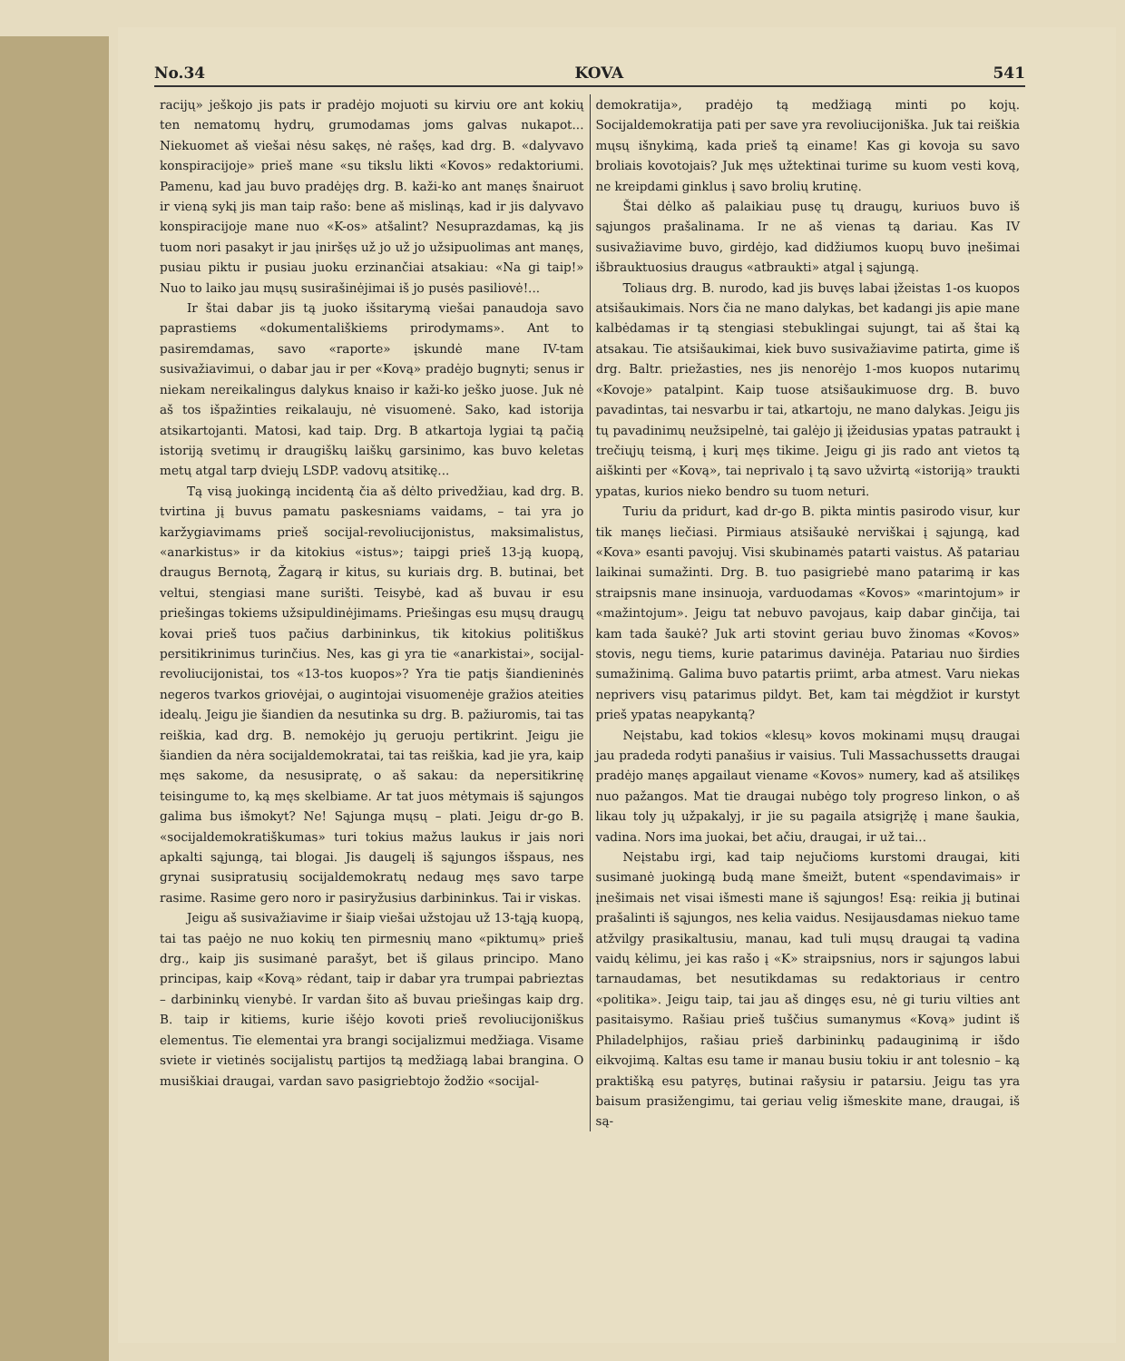No.34 KOVA 541
racijų» ješkojo jis pats ir pradėjo mojuoti su kirviu ore ant kokių ten nematomų hydrų, grumodamas joms galvas nukapot... Niekuomet aš viešai nėsu sakęs, nė rašęs, kad drg. B. «dalyvavo konspiracijoje» prieš mane «su tikslu likti «Kovos» redaktoriumi. Pamenu, kad jau buvo pradėjęs drg. B. kaži-ko ant manęs šnairuot ir vieną sykį jis man taip rašo: bene aš mislinąs, kad ir jis dalyvavo konspiracijoje mane nuo «K-os» atšalint? Nesuprazdamas, ką jis tuom nori pasakyt ir jau įniršęs už jo už jo užsipuolimas ant manęs, pusiau piktu ir pusiau juoku erzinančiai atsakiau: «Na gi taip!» Nuo to laiko jau mųsų susirašinėjimai iš jo pusės pasiliovė!...
Ir štai dabar jis tą juoko išsitarymą viešai panaudoja savo paprastiems «dokumentališkiems prirodymams». Ant to pasiremdamas, savo «raporte» įskundė mane IV-tam susivažiavimui, o dabar jau ir per «Kovą» pradėjo bugnyti; senus ir niekam nereikalingus dalykus knaiso ir kaži-ko ješko juose. Juk nė aš tos išpažinties reikalauju, nė visuomenė. Sako, kad istorija atsikartojanti. Matosi, kad taip. Drg. B atkartoja lygiai tą pačią istoriją svetimų ir draugiškų laiškų garsinimo, kas buvo keletas metų atgal tarp dviejų LSDP. vadovų atsitikę...
Tą visą juokingą incidentą čia aš dėlto privedžiau, kad drg. B. tvirtina jį buvus pamatu paskesniams vaidams, – tai yra jo karžygiavimams prieš socijal-revoliucijonistus, maksimalistus, «anarkistus» ir da kitokius «istus»; taipgi prieš 13-ją kuopą, draugus Bernotą, Žagarą ir kitus, su kuriais drg. B. butinai, bet veltui, stengiasi mane surišti. Teisybė, kad aš buvau ir esu priešingas tokiems užsipuldinėjimams. Priešingas esu mųsų draugų kovai prieš tuos pačius darbininkus, tik kitokius politiškus persitikrinimus turinčius. Nes, kas gi yra tie «anarkistai», socijal-revoliucijonistai, tos «13-tos kuopos»? Yra tie patįs šiandieninės negeros tvarkos griovėjai, o augintojai visuomenėje gražios ateities idealų. Jeigu jie šiandien da nesutinka su drg. B. pažiuromis, tai tas reiškia, kad drg. B. nemokėjo jų geruoju pertikrint. Jeigu jie šiandien da nėra socijaldemokratai, tai tas reiškia, kad jie yra, kaip męs sakome, da nesusipratę, o aš sakau: da nepersitikrinę teisingume to, ką męs skelbiame. Ar tat juos mėtymais iš sąjungos galima bus išmokyt? Ne! Sąjunga mųsų – plati. Jeigu dr-go B. «socijaldemokratiškumas» turi tokius mažus laukus ir jais nori apkalti sąjungą, tai blogai. Jis daugelį iš sąjungos išspaus, nes grynai susipratusių socijaldemokratų nedaug męs savo tarpe rasime. Rasime gero noro ir pasiryžusius darbininkus. Tai ir viskas.
Jeigu aš susivažiavime ir šiaip viešai užstojau už 13-tąją kuopą, tai tas paėjo ne nuo kokių ten pirmesnių mano «piktumų» prieš drg., kaip jis susimanė parašyt, bet iš gilaus principo. Mano principas, kaip «Kovą» rėdant, taip ir dabar yra trumpai pabrieztas – darbininkų vienybė. Ir vardan šito aš buvau priešingas kaip drg. B. taip ir kitiems, kurie išėjo kovoti prieš revoliucijoniškus elementus. Tie elementai yra brangi socijalizmui medžiaga. Visame sviete ir vietinės socijalistų partijos tą medžiagą labai brangina. O musiškiai draugai, vardan savo pasigriebtojo žodžio «socijal-
demokratija», pradėjo tą medžiagą minti po kojų. Socijaldemokratija pati per save yra revoliucijoniška. Juk tai reiškia mųsų išnykimą, kada prieš tą einame! Kas gi kovoja su savo broliais kovotojais? Juk męs užtektinai turime su kuom vesti kovą, ne kreipdami ginklus į savo brolių krutinę.
Štai dėlko aš palaikiau pusę tų draugų, kuriuos buvo iš sąjungos prašalinama. Ir ne aš vienas tą dariau. Kas IV susivažiavime buvo, girdėjo, kad didžiumos kuopų buvo įnešimai išbrauktuosius draugus «atbraukti» atgal į sąjungą.
Toliaus drg. B. nurodo, kad jis buvęs labai įžeistas 1-os kuopos atsišaukimais. Nors čia ne mano dalykas, bet kadangi jis apie mane kalbėdamas ir tą stengiasi stebuklingai sujungt, tai aš štai ką atsakau. Tie atsišaukimai, kiek buvo susivažiavime patirta, gime iš drg. Baltr. priežasties, nes jis nenorėjo 1-mos kuopos nutarimų «Kovoje» patalpint. Kaip tuose atsišaukimuose drg. B. buvo pavadintas, tai nesvarbu ir tai, atkartoju, ne mano dalykas. Jeigu jis tų pavadinimų neužsipelnė, tai galėjo jį įžeidusias ypatas patraukt į trečiųjų teismą, į kurį męs tikime. Jeigu gi jis rado ant vietos tą aiškinti per «Kovą», tai neprivalo į tą savo užvirtą «istoriją» traukti ypatas, kurios nieko bendro su tuom neturi.
Turiu da pridurt, kad dr-go B. pikta mintis pasirodo visur, kur tik manęs liečiasi. Pirmiaus atsišaukė nerviškai į sąjungą, kad «Kova» esanti pavojuj. Visi skubinamės patarti vaistus. Aš patariau laikinai sumažinti. Drg. B. tuo pasigriebė mano patarimą ir kas straipsnis mane insinuoja, varduodamas «Kovos» «marintojum» ir «mažintojum». Jeigu tat nebuvo pavojaus, kaip dabar ginčija, tai kam tada šaukė? Juk arti stovint geriau buvo žinomas «Kovos» stovis, negu tiems, kurie patarimus davinėja. Patariau nuo širdies sumažinimą. Galima buvo patartis priimt, arba atmest. Varu niekas neprivers visų patarimus pildyt. Bet, kam tai mėgdžiot ir kurstyt prieš ypatas neapykantą?
Neįstabu, kad tokios «klesų» kovos mokinami mųsų draugai jau pradeda rodyti panašius ir vaisius. Tuli Massachussetts draugai pradėjo manęs apgailaut viename «Kovos» numery, kad aš atsilikęs nuo pažangos. Mat tie draugai nubėgo toly progreso linkon, o aš likau toly jų užpakalyj, ir jie su pagaila atsigrįžę į mane šaukia, vadina. Nors ima juokai, bet ačiu, draugai, ir už tai...
Neįstabu irgi, kad taip nejučioms kurstomi draugai, kiti susimanė juokingą budą mane šmeižt, butent «spendavimais» ir įnešimais net visai išmesti mane iš sąjungos! Esą: reikia jį butinai prašalinti iš sąjungos, nes kelia vaidus. Nesijausdamas niekuo tame atžvilgy prasikaltusiu, manau, kad tuli mųsų draugai tą vadina vaidų kėlimu, jei kas rašo į «K» straipsnius, nors ir sąjungos labui tarnaudamas, bet nesutikdamas su redaktoriaus ir centro «politika». Jeigu taip, tai jau aš dingęs esu, nė gi turiu vilties ant pasitaisymo. Rašiau prieš tuščius sumanymus «Kovą» judint iš Philadelphijos, rašiau prieš darbininkų padauginimą ir išdo eikvojimą. Kaltas esu tame ir manau busiu tokiu ir ant tolesnio – ką praktišką esu patyręs, butinai rašysiu ir patarsiu. Jeigu tas yra baisum prasižengimu, tai geriau velig išmeskite mane, draugai, iš są-